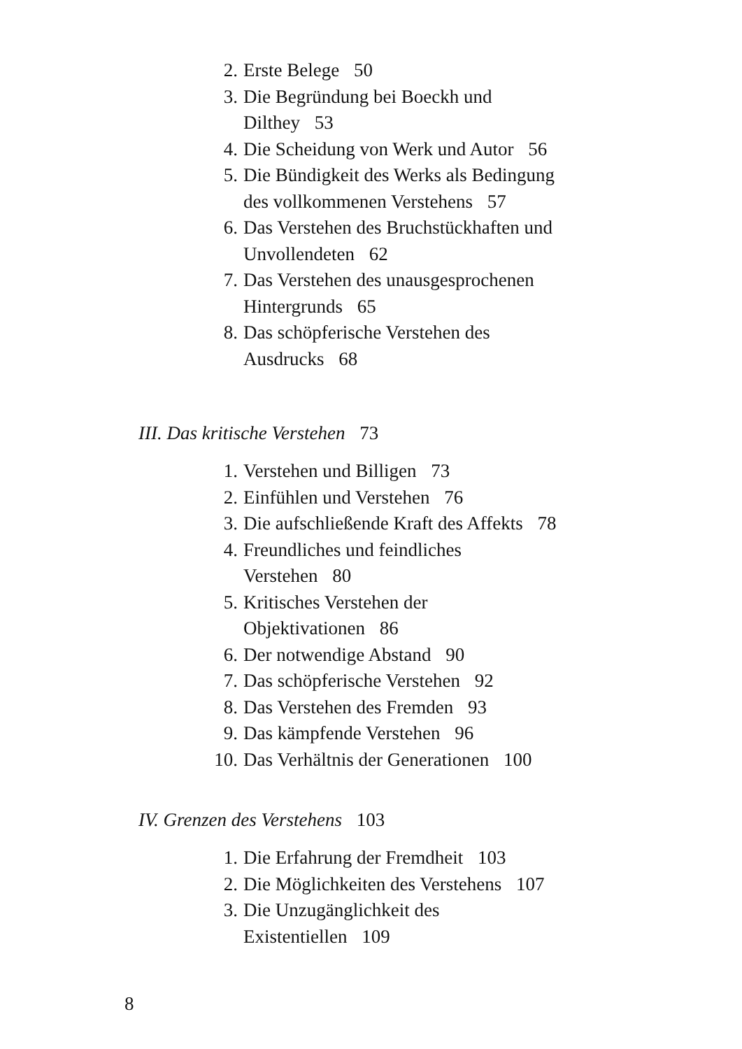2. Erste Belege 50
3. Die Begründung bei Boeckh und
Dilthey 53
4. Die Scheidung von Werk und Autor 56
5. Die Bündigkeit des Werks als Bedingung
des vollkommenen Verstehens 57
6. Das Verstehen des Bruchstückhaften und
Unvollendeten 62
7. Das Verstehen des unausgesprochenen
Hintergrunds 65
8. Das schöpferische Verstehen des
Ausdrucks 68
III. Das kritische Verstehen 73
1. Verstehen und Billigen 73
2. Einfühlen und Verstehen 76
3. Die aufschließende Kraft des Affekts 78
4. Freundliches und feindliches
Verstehen 80
5. Kritisches Verstehen der
Objektivationen 86
6. Der notwendige Abstand 90
7. Das schöpferische Verstehen 92
8. Das Verstehen des Fremden 93
9. Das kämpfende Verstehen 96
10. Das Verhältnis der Generationen 100
IV. Grenzen des Verstehens 103
1. Die Erfahrung der Fremdheit 103
2. Die Möglichkeiten des Verstehens 107
3. Die Unzugänglichkeit des
Existentiellen 109
8